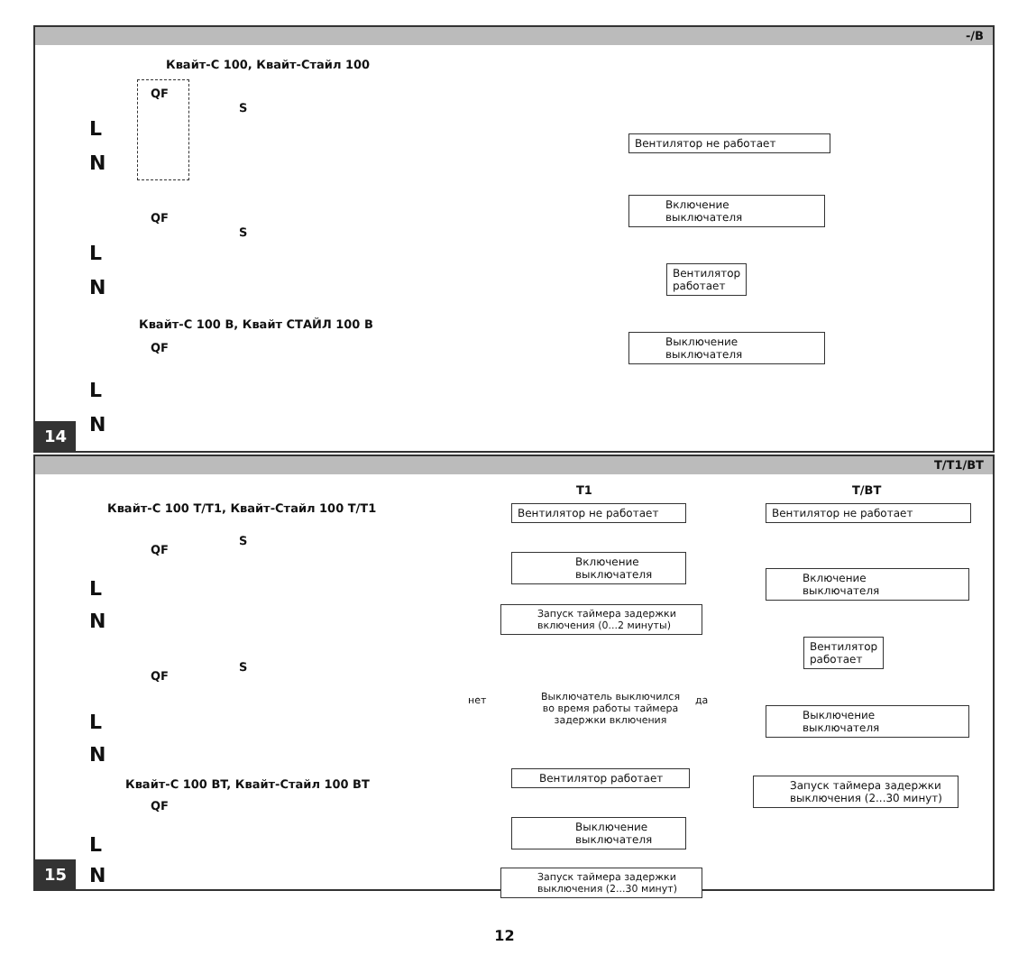-/B
Квайт-С 100, Квайт-Стайл 100
L
N
QF
S
L
N
QF
S
Квайт-С 100 B, Квайт СТАЙЛ 100 B
QF
L
N
Вентилятор не работает
Включение
выключателя
Вентилятор
работает
Выключение
выключателя
14
T/T1/BT
Квайт-С 100 T/T1, Квайт-Стайл 100 T/T1
QF
S
L
N
QF
S
L
N
Квайт-С 100 BT, Квайт-Стайл 100 BT
QF
L
N
T1
Вентилятор не работает
Включение
выключателя
Запуск таймера задержки
включения (0...2 минуты)
нет
Выключатель выключился
во время работы таймера
задержки включения
да
Вентилятор работает
Выключение
выключателя
Запуск таймера задержки
выключения (2...30 минут)
T/BT
Вентилятор не работает
Включение
выключателя
Вентилятор
работает
Выключение
выключателя
Запуск таймера задержки
выключения (2...30 минут)
15
12